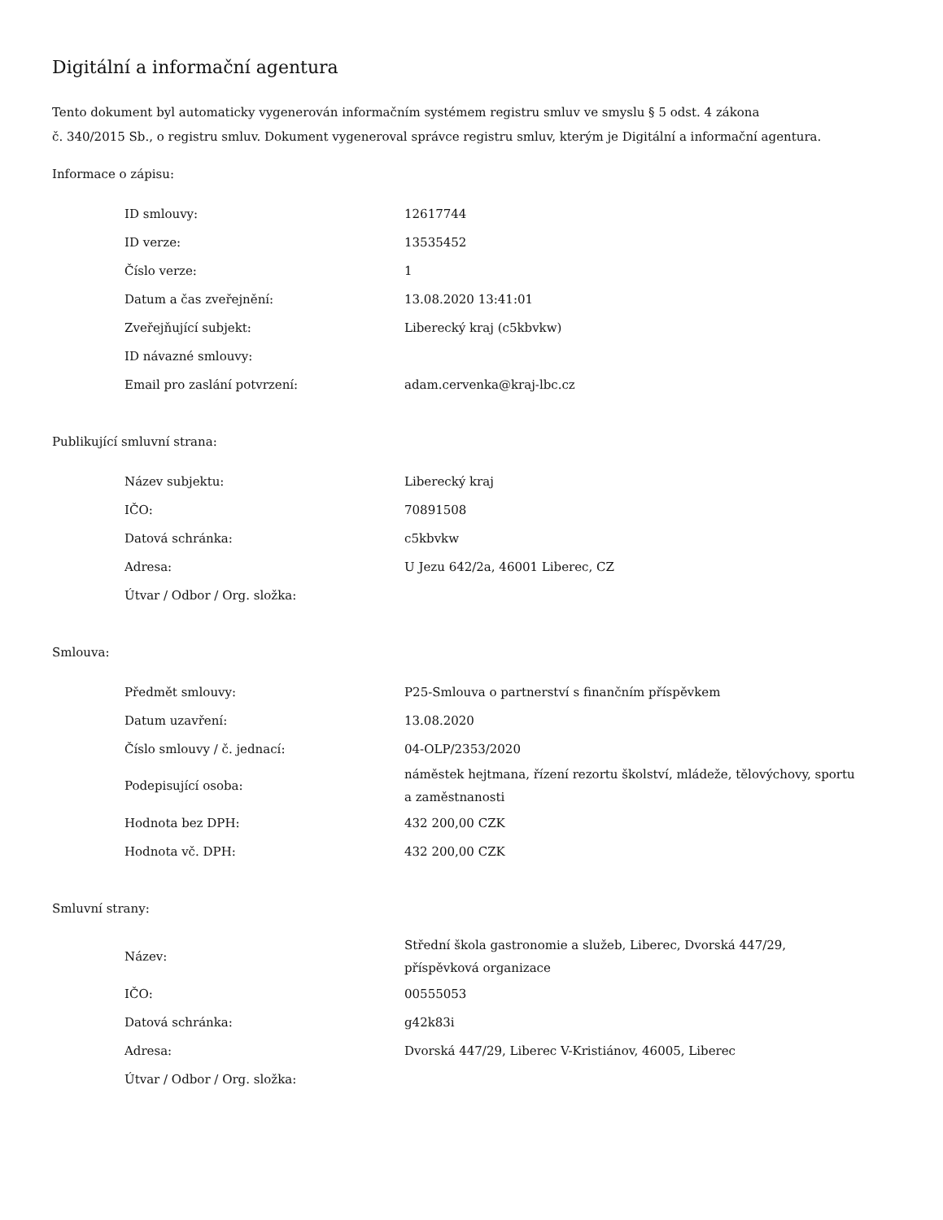Digitální a informační agentura
Tento dokument byl automaticky vygenerován informačním systémem registru smluv ve smyslu § 5 odst. 4 zákona
č. 340/2015 Sb., o registru smluv. Dokument vygeneroval správce registru smluv, kterým je Digitální a informační agentura.
Informace o zápisu:
| ID smlouvy: | 12617744 |
| ID verze: | 13535452 |
| Číslo verze: | 1 |
| Datum a čas zveřejnění: | 13.08.2020 13:41:01 |
| Zveřejňující subjekt: | Liberecký kraj (c5kbvkw) |
| ID návazné smlouvy: | |
| Email pro zaslání potvrzení: | adam.cervenka@kraj-lbc.cz |
Publikující smluvní strana:
| Název subjektu: | Liberecký kraj |
| IČO: | 70891508 |
| Datová schránka: | c5kbvkw |
| Adresa: | U Jezu 642/2a, 46001 Liberec, CZ |
| Útvar / Odbor / Org. složka: | |
Smlouva:
| Předmět smlouvy: | P25-Smlouva o partnerství s finančním příspěvkem |
| Datum uzavření: | 13.08.2020 |
| Číslo smlouvy / č. jednací: | 04-OLP/2353/2020 |
| Podepisující osoba: | náměstek hejtmana, řízení rezortu školství, mládeže, tělovýchovy, sportu a zaměstnanosti |
| Hodnota bez DPH: | 432 200,00 CZK |
| Hodnota vč. DPH: | 432 200,00 CZK |
Smluvní strany:
| Název: | Střední škola gastronomie a služeb, Liberec, Dvorská 447/29, příspěvková organizace |
| IČO: | 00555053 |
| Datová schránka: | g42k83i |
| Adresa: | Dvorská 447/29, Liberec V-Kristiánov, 46005, Liberec |
| Útvar / Odbor / Org. složka: | |